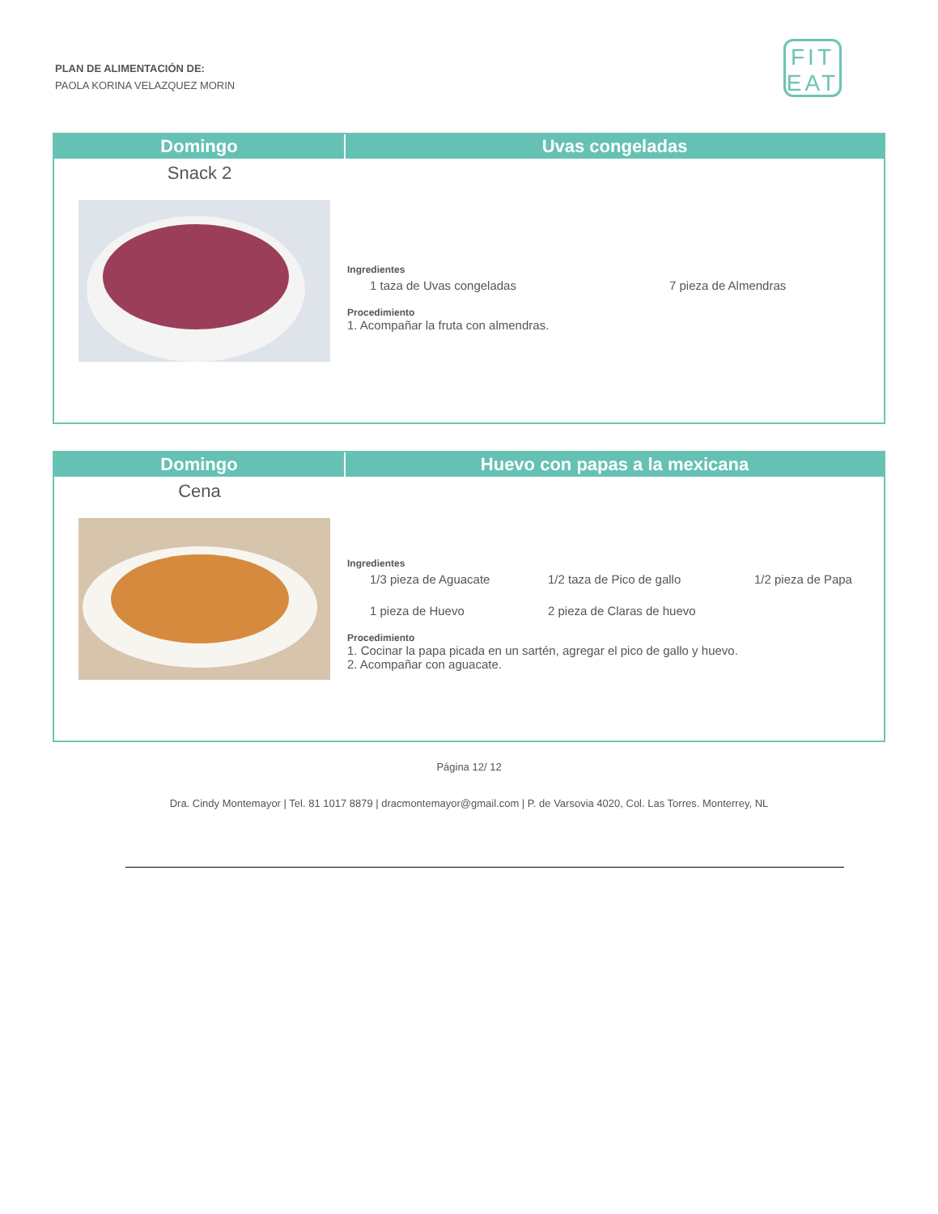PLAN DE ALIMENTACIÓN DE:
PAOLA KORINA VELAZQUEZ MORIN
FIT
EAT
| Domingo | Uvas congeladas |
| --- | --- |
| Snack 2 | Ingredientes 1 taza de Uvas congeladas 7 pieza de Almendras Procedimiento 1. Acompañar la fruta con almendras. |
| Domingo | Huevo con papas a la mexicana |
| --- | --- |
| Cena | Ingredientes 1/3 pieza de Aguacate 1/2 taza de Pico de gallo 1/2 pieza de Papa 1 pieza de Huevo 2 pieza de Claras de huevo Procedimiento 1. Cocinar la papa picada en un sartén, agregar el pico de gallo y huevo. 2. Acompañar con aguacate. |
Página 12/ 12
Dra. Cindy Montemayor | Tel. 81 1017 8879 | dracmontemayor@gmail.com | P. de Varsovia 4020, Col. Las Torres. Monterrey, NL